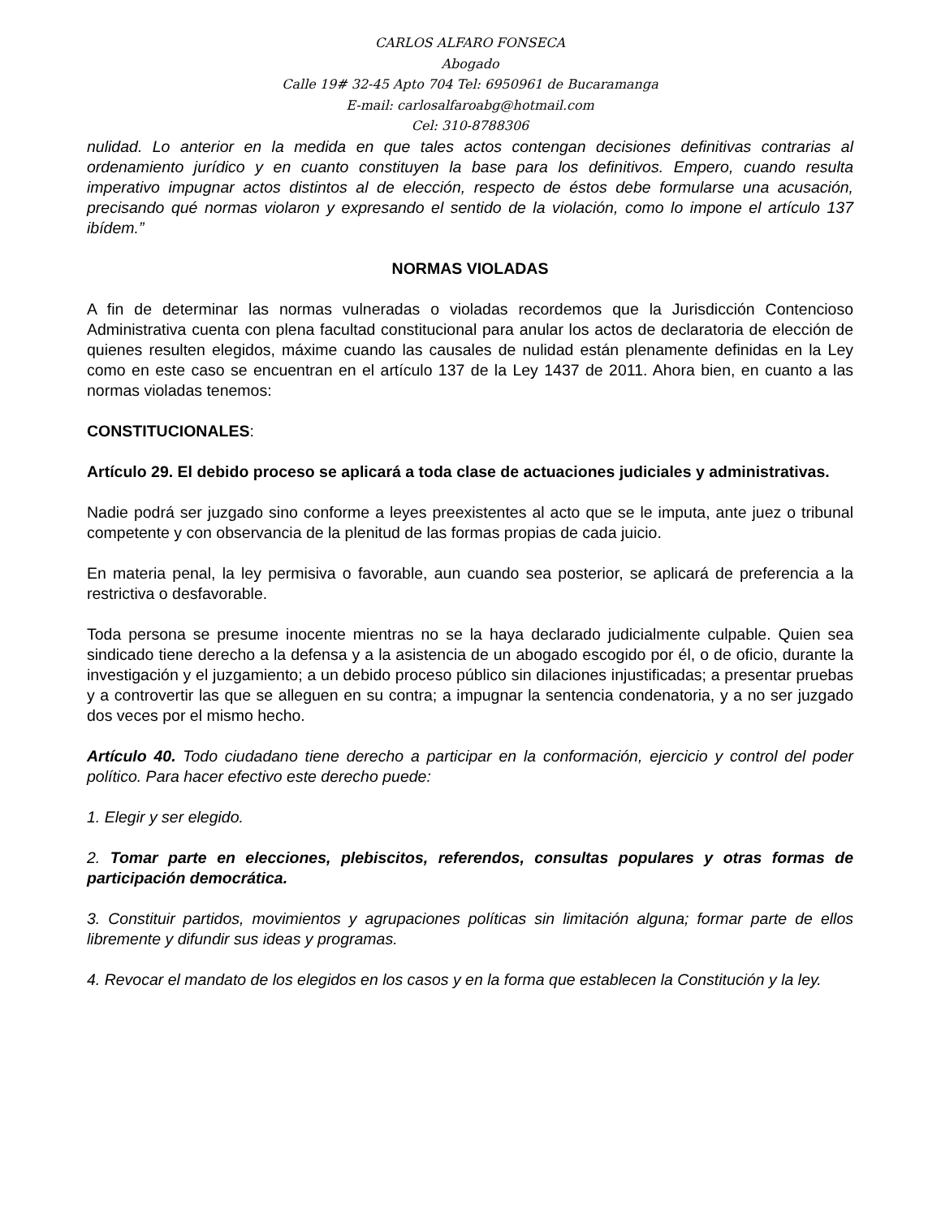CARLOS ALFARO FONSECA
Abogado
Calle 19# 32-45 Apto 704 Tel: 6950961 de Bucaramanga
E-mail: carlosalfaroabg@hotmail.com
Cel: 310-8788306
nulidad. Lo anterior en la medida en que tales actos contengan decisiones definitivas contrarias al ordenamiento jurídico y en cuanto constituyen la base para los definitivos. Empero, cuando resulta imperativo impugnar actos distintos al de elección, respecto de éstos debe formularse una acusación, precisando qué normas violaron y expresando el sentido de la violación, como lo impone el artículo 137 ibídem.”
NORMAS VIOLADAS
A fin de determinar las normas vulneradas o violadas recordemos que la Jurisdicción Contencioso Administrativa cuenta con plena facultad constitucional para anular los actos de declaratoria de elección de quienes resulten elegidos, máxime cuando las causales de nulidad están plenamente definidas en la Ley como en este caso se encuentran en el artículo 137 de la Ley 1437 de 2011. Ahora bien, en cuanto a las normas violadas tenemos:
CONSTITUCIONALES:
Artículo 29. El debido proceso se aplicará a toda clase de actuaciones judiciales y administrativas.
Nadie podrá ser juzgado sino conforme a leyes preexistentes al acto que se le imputa, ante juez o tribunal competente y con observancia de la plenitud de las formas propias de cada juicio.
En materia penal, la ley permisiva o favorable, aun cuando sea posterior, se aplicará de preferencia a la restrictiva o desfavorable.
Toda persona se presume inocente mientras no se la haya declarado judicialmente culpable. Quien sea sindicado tiene derecho a la defensa y a la asistencia de un abogado escogido por él, o de oficio, durante la investigación y el juzgamiento; a un debido proceso público sin dilaciones injustificadas; a presentar pruebas y a controvertir las que se alleguen en su contra; a impugnar la sentencia condenatoria, y a no ser juzgado dos veces por el mismo hecho.
Artículo 40. Todo ciudadano tiene derecho a participar en la conformación, ejercicio y control del poder político. Para hacer efectivo este derecho puede:
1. Elegir y ser elegido.
2. Tomar parte en elecciones, plebiscitos, referendos, consultas populares y otras formas de participación democrática.
3. Constituir partidos, movimientos y agrupaciones políticas sin limitación alguna; formar parte de ellos libremente y difundir sus ideas y programas.
4. Revocar el mandato de los elegidos en los casos y en la forma que establecen la Constitución y la ley.